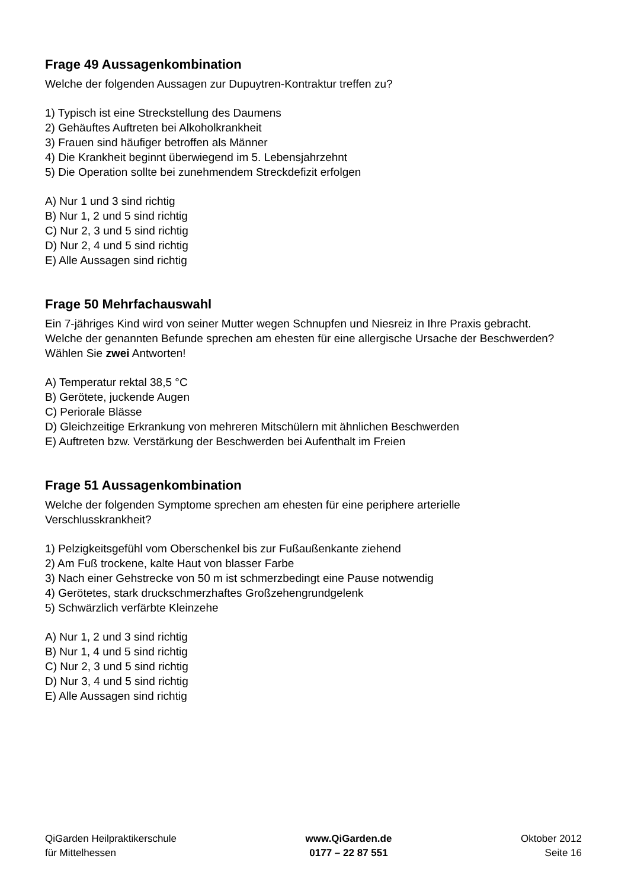Frage 49 Aussagenkombination
Welche der folgenden Aussagen zur Dupuytren-Kontraktur treffen zu?
1) Typisch ist eine Streckstellung des Daumens
2) Gehäuftes Auftreten bei Alkoholkrankheit
3) Frauen sind häufiger betroffen als Männer
4) Die Krankheit beginnt überwiegend im 5. Lebensjahrzehnt
5) Die Operation sollte bei zunehmendem Streckdefizit erfolgen
A) Nur 1 und 3 sind richtig
B) Nur 1, 2 und 5 sind richtig
C) Nur 2, 3 und 5 sind richtig
D) Nur 2, 4 und 5 sind richtig
E) Alle Aussagen sind richtig
Frage 50 Mehrfachauswahl
Ein 7-jähriges Kind wird von seiner Mutter wegen Schnupfen und Niesreiz in Ihre Praxis gebracht.
Welche der genannten Befunde sprechen am ehesten für eine allergische Ursache der Beschwerden?
Wählen Sie zwei Antworten!
A) Temperatur rektal 38,5 °C
B) Gerötete, juckende Augen
C) Periorale Blässe
D) Gleichzeitige Erkrankung von mehreren Mitschülern mit ähnlichen Beschwerden
E) Auftreten bzw. Verstärkung der Beschwerden bei Aufenthalt im Freien
Frage 51 Aussagenkombination
Welche der folgenden Symptome sprechen am ehesten für eine periphere arterielle Verschlusskrankheit?
1) Pelzigkeitsgefühl vom Oberschenkel bis zur Fußaußenkante ziehend
2) Am Fuß trockene, kalte Haut von blasser Farbe
3) Nach einer Gehstrecke von 50 m ist schmerzbedingt eine Pause notwendig
4) Gerötetes, stark druckschmerzhaftes Großzehengrundgelenk
5) Schwärzlich verfärbte Kleinzehe
A) Nur 1, 2 und 3 sind richtig
B) Nur 1, 4 und 5 sind richtig
C) Nur 2, 3 und 5 sind richtig
D) Nur 3, 4 und 5 sind richtig
E) Alle Aussagen sind richtig
QiGarden Heilpraktikerschule
für Mittelhessen
www.QiGarden.de
0177 – 22 87 551
Oktober 2012
Seite 16